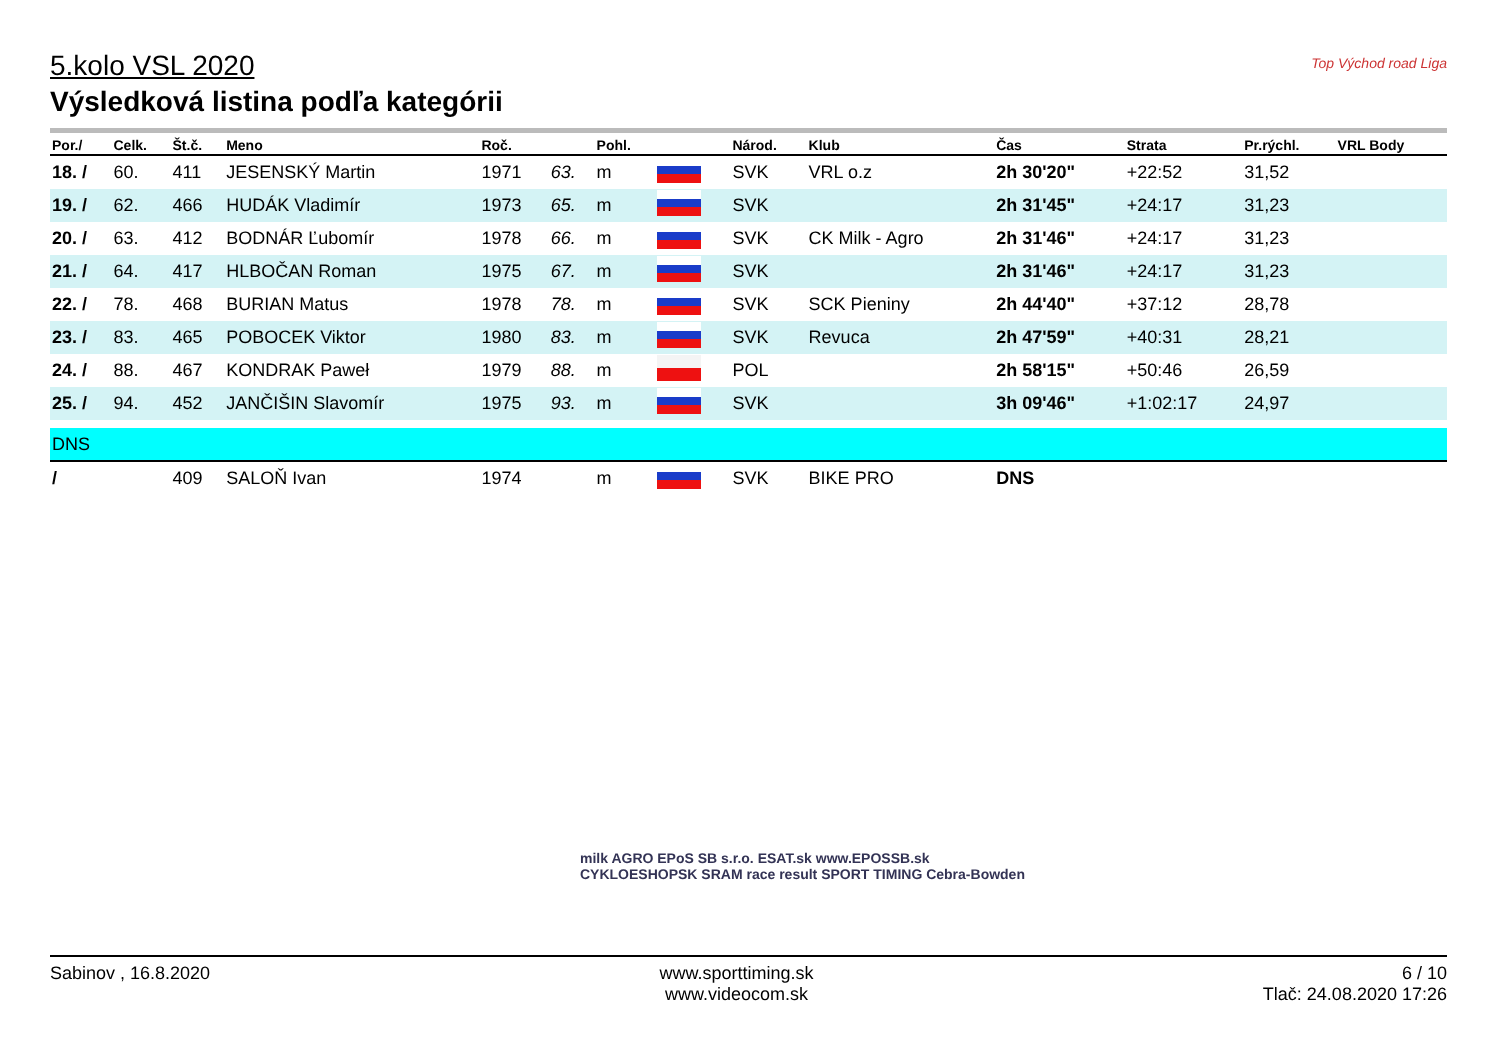Top Východ road Liga
5.kolo VSL 2020
Výsledková listina podľa kategórii
| Por./ | Celk. | Št.č. | Meno | Roč. | | Pohl. | | Národ. | Klub | Čas | Strata | Pr.rýchl. | VRL Body |
| --- | --- | --- | --- | --- | --- | --- | --- | --- | --- | --- | --- | --- | --- |
| 18. / | 60. | 411 | JESENSKÝ Martin | 1971 | 63. | m | | SVK | VRL o.z | 2h 30'20" | +22:52 | 31,52 | |
| 19. / | 62. | 466 | HUDÁK Vladimír | 1973 | 65. | m | | SVK | | 2h 31'45" | +24:17 | 31,23 | |
| 20. / | 63. | 412 | BODNÁR Ľubomír | 1978 | 66. | m | | SVK | CK Milk - Agro | 2h 31'46" | +24:17 | 31,23 | |
| 21. / | 64. | 417 | HLBOČAN Roman | 1975 | 67. | m | | SVK | | 2h 31'46" | +24:17 | 31,23 | |
| 22. / | 78. | 468 | BURIAN Matus | 1978 | 78. | m | | SVK | SCK Pieniny | 2h 44'40" | +37:12 | 28,78 | |
| 23. / | 83. | 465 | POBOCEK Viktor | 1980 | 83. | m | | SVK | Revuca | 2h 47'59" | +40:31 | 28,21 | |
| 24. / | 88. | 467 | KONDRAK Paweł | 1979 | 88. | m | | POL | | 2h 58'15" | +50:46 | 26,59 | |
| 25. / | 94. | 452 | JANČIŠIN Slavomír | 1975 | 93. | m | | SVK | | 3h 09'46" | +1:02:17 | 24,97 | |
| DNS | | | | | | | | | | | | | |
| / | | 409 | SALOŇ Ivan | 1974 | | m | | SVK | BIKE PRO | DNS | | | |
milk AGRO EPoS SB s.r.o. ESAT.sk www.EPOSSB.sk
CYKLOESHOPSK SRAM race result SPORT TIMING Cebra-Bowden
Sabinov , 16.8.2020 www.sporttiming.sk
www.videocom.sk
6 / 10
Tlač: 24.08.2020 17:26